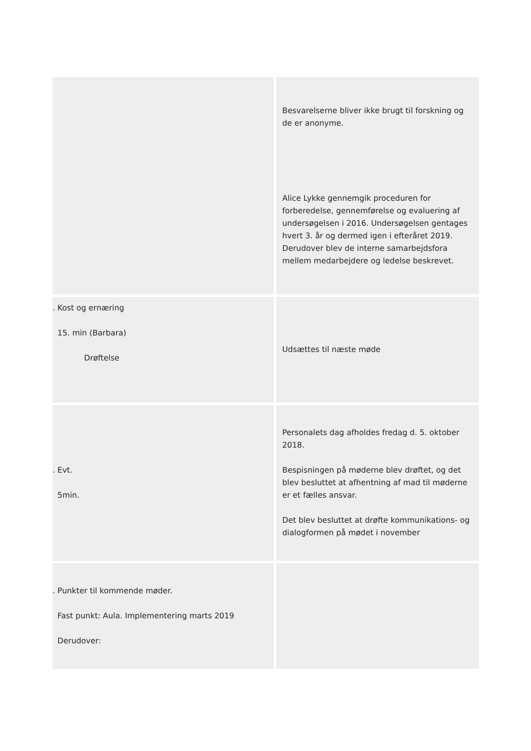| | Besvarelserne bliver ikke brugt til forskning og de er anonyme. Alice Lykke gennemgik proceduren for forberedelse, gennemførelse og evaluering af undersøgelsen i 2016. Undersøgelsen gentages hvert 3. år og dermed igen i efteråret 2019. Derudover blev de interne samarbejdsfora mellem medarbejdere og ledelse beskrevet. |
| . Kost og ernæring 15. min (Barbara) Drøftelse | Udsættes til næste møde |
| . Evt. 5min. | Personalets dag afholdes fredag d. 5. oktober 2018. Bespisningen på møderne blev drøftet, og det blev besluttet at afhentning af mad til møderne er et fælles ansvar. Det blev besluttet at drøfte kommunikations- og dialogformen på mødet i november |
| . Punkter til kommende møder. Fast punkt: Aula. Implementering marts 2019 Derudover: | |